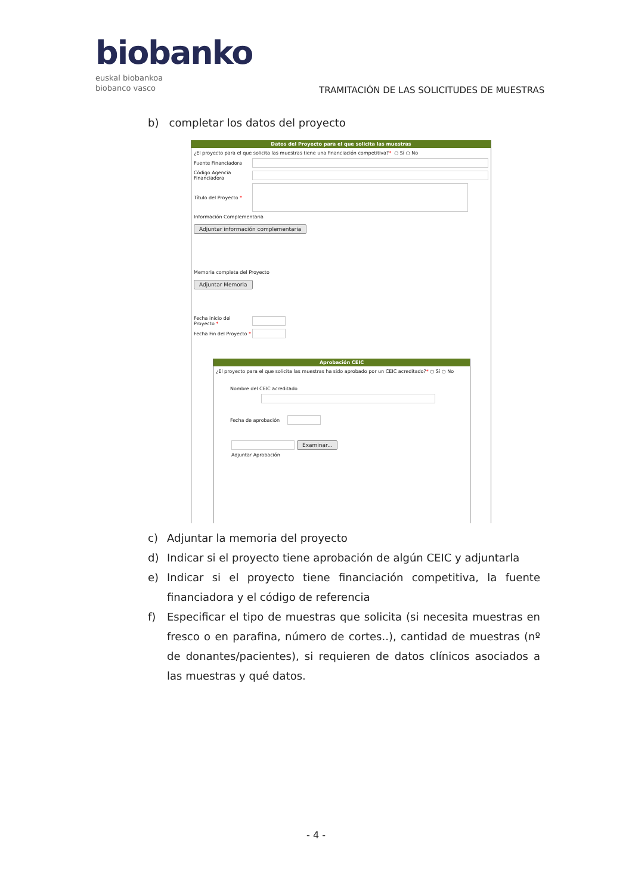biobanko
euskal biobankoa
biobanco vasco
TRAMITACIÓN DE LAS SOLICITUDES DE MUESTRAS
b) completar los datos del proyecto
Datos del Proyecto para el que solicita las muestras
¿El proyecto para el que solicita las muestras tiene una financiación competitiva? * ○ Sí ○ No
Fuente Financiadora
Código Agencia Financiadora
Título del Proyecto *
Información Complementaria
Adjuntar información complementaria
Memoria completa del Proyecto
Adjuntar Memoria
Fecha inicio del Proyecto *
Fecha Fin del Proyecto *
Aprobación CEIC
¿El proyecto para el que solicita las muestras ha sido aprobado por un CEIC acreditado? * ○ Sí ○ No
Nombre del CEIC acreditado
Fecha de aprobación
Examinar...
Adjuntar Aprobación
c) Adjuntar la memoria del proyecto
d) Indicar si el proyecto tiene aprobación de algún CEIC y adjuntarla
e) Indicar si el proyecto tiene financiación competitiva, la fuente financiadora y el código de referencia
f) Especificar el tipo de muestras que solicita (si necesita muestras en fresco o en parafina, número de cortes..), cantidad de muestras (nº de donantes/pacientes), si requieren de datos clínicos asociados a las muestras y qué datos.
- 4 -